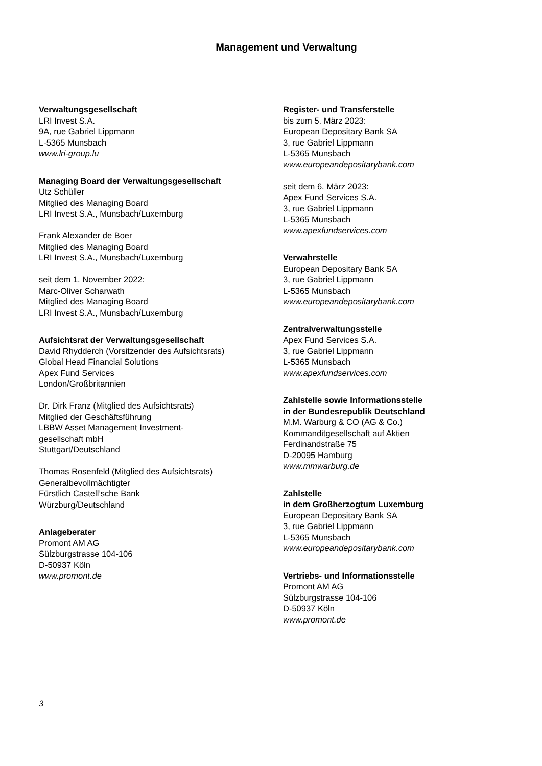Management und Verwaltung
Verwaltungsgesellschaft
LRI Invest S.A.
9A, rue Gabriel Lippmann
L-5365 Munsbach
www.lri-group.lu
Managing Board der Verwaltungsgesellschaft
Utz Schüller
Mitglied des Managing Board
LRI Invest S.A., Munsbach/Luxemburg
Frank Alexander de Boer
Mitglied des Managing Board
LRI Invest S.A., Munsbach/Luxemburg
seit dem 1. November 2022:
Marc-Oliver Scharwath
Mitglied des Managing Board
LRI Invest S.A., Munsbach/Luxemburg
Aufsichtsrat der Verwaltungsgesellschaft
David Rhydderch (Vorsitzender des Aufsichtsrats)
Global Head Financial Solutions
Apex Fund Services
London/Großbritannien
Dr. Dirk Franz (Mitglied des Aufsichtsrats)
Mitglied der Geschäftsführung
LBBW Asset Management Investment-
gesellschaft mbH
Stuttgart/Deutschland
Thomas Rosenfeld (Mitglied des Aufsichtsrats)
Generalbevollmächtigter
Fürstlich Castell’sche Bank
Würzburg/Deutschland
Anlageberater
Promont AM AG
Sülzburgstrasse 104-106
D-50937 Köln
www.promont.de
Register- und Transferstelle
bis zum 5. März 2023:
European Depositary Bank SA
3, rue Gabriel Lippmann
L-5365 Munsbach
www.europeandepositarybank.com
seit dem 6. März 2023:
Apex Fund Services S.A.
3, rue Gabriel Lippmann
L-5365 Munsbach
www.apexfundservices.com
Verwahrstelle
European Depositary Bank SA
3, rue Gabriel Lippmann
L-5365 Munsbach
www.europeandepositarybank.com
Zentralverwaltungsstelle
Apex Fund Services S.A.
3, rue Gabriel Lippmann
L-5365 Munsbach
www.apexfundservices.com
Zahlstelle sowie Informationsstelle
in der Bundesrepublik Deutschland
M.M. Warburg & CO (AG & Co.)
Kommanditgesellschaft auf Aktien
Ferdinandstraße 75
D-20095 Hamburg
www.mmwarburg.de
Zahlstelle
in dem Großherzogtum Luxemburg
European Depositary Bank SA
3, rue Gabriel Lippmann
L-5365 Munsbach
www.europeandepositarybank.com
Vertriebs- und Informationsstelle
Promont AM AG
Sülzburgstrasse 104-106
D-50937 Köln
www.promont.de
3